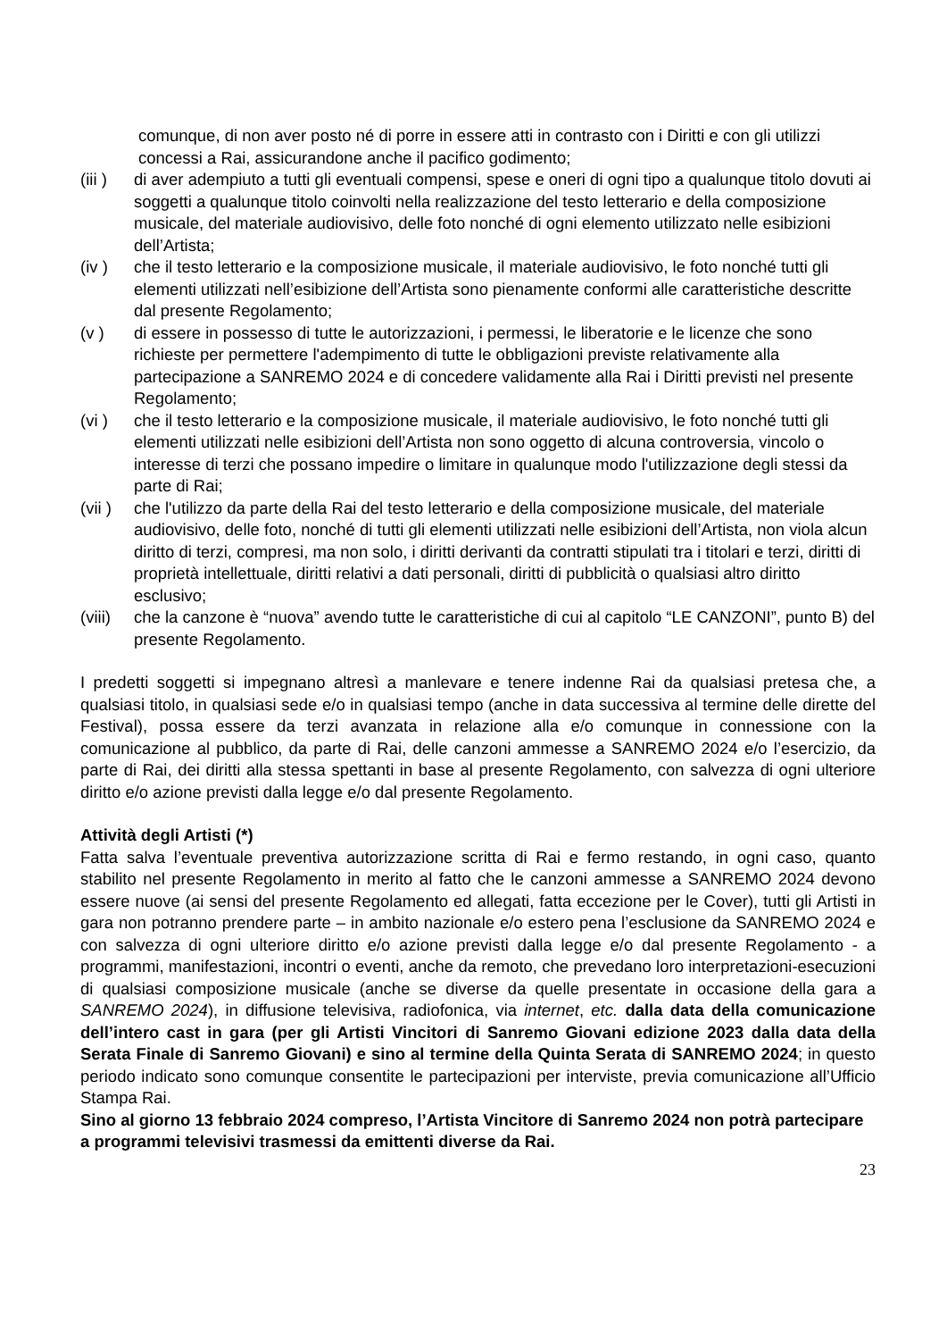comunque, di non aver posto né di porre in essere atti in contrasto con i Diritti e con gli utilizzi concessi a Rai, assicurandone anche il pacifico godimento;
(iii ) di aver adempiuto a tutti gli eventuali compensi, spese e oneri di ogni tipo a qualunque titolo dovuti ai soggetti a qualunque titolo coinvolti nella realizzazione del testo letterario e della composizione musicale, del materiale audiovisivo, delle foto nonché di ogni elemento utilizzato nelle esibizioni dell’Artista;
(iv ) che il testo letterario e la composizione musicale, il materiale audiovisivo, le foto nonché tutti gli elementi utilizzati nell’esibizione dell’Artista sono pienamente conformi alle caratteristiche descritte dal presente Regolamento;
(v ) di essere in possesso di tutte le autorizzazioni, i permessi, le liberatorie e le licenze che sono richieste per permettere l'adempimento di tutte le obbligazioni previste relativamente alla partecipazione a SANREMO 2024 e di concedere validamente alla Rai i Diritti previsti nel presente Regolamento;
(vi ) che il testo letterario e la composizione musicale, il materiale audiovisivo, le foto nonché tutti gli elementi utilizzati nelle esibizioni dell’Artista non sono oggetto di alcuna controversia, vincolo o interesse di terzi che possano impedire o limitare in qualunque modo l'utilizzazione degli stessi da parte di Rai;
(vii ) che l'utilizzo da parte della Rai del testo letterario e della composizione musicale, del materiale audiovisivo, delle foto, nonché di tutti gli elementi utilizzati nelle esibizioni dell’Artista, non viola alcun diritto di terzi, compresi, ma non solo, i diritti derivanti da contratti stipulati tra i titolari e terzi, diritti di proprietà intellettuale, diritti relativi a dati personali, diritti di pubblicità o qualsiasi altro diritto esclusivo;
(viii) che la canzone è “nuova” avendo tutte le caratteristiche di cui al capitolo “LE CANZONI”, punto B) del presente Regolamento.
I predetti soggetti si impegnano altresì a manlevare e tenere indenne Rai da qualsiasi pretesa che, a qualsiasi titolo, in qualsiasi sede e/o in qualsiasi tempo (anche in data successiva al termine delle dirette del Festival), possa essere da terzi avanzata in relazione alla e/o comunque in connessione con la comunicazione al pubblico, da parte di Rai, delle canzoni ammesse a SANREMO 2024 e/o l’esercizio, da parte di Rai, dei diritti alla stessa spettanti in base al presente Regolamento, con salvezza di ogni ulteriore diritto e/o azione previsti dalla legge e/o dal presente Regolamento.
Attività degli Artisti (*)
Fatta salva l’eventuale preventiva autorizzazione scritta di Rai e fermo restando, in ogni caso, quanto stabilito nel presente Regolamento in merito al fatto che le canzoni ammesse a SANREMO 2024 devono essere nuove (ai sensi del presente Regolamento ed allegati, fatta eccezione per le Cover), tutti gli Artisti in gara non potranno prendere parte – in ambito nazionale e/o estero pena l’esclusione da SANREMO 2024 e con salvezza di ogni ulteriore diritto e/o azione previsti dalla legge e/o dal presente Regolamento - a programmi, manifestazioni, incontri o eventi, anche da remoto, che prevedano loro interpretazioni-esecuzioni di qualsiasi composizione musicale (anche se diverse da quelle presentate in occasione della gara a SANREMO 2024), in diffusione televisiva, radiofonica, via internet, etc. dalla data della comunicazione dell’intero cast in gara (per gli Artisti Vincitori di Sanremo Giovani edizione 2023 dalla data della Serata Finale di Sanremo Giovani) e sino al termine della Quinta Serata di SANREMO 2024; in questo periodo indicato sono comunque consentite le partecipazioni per interviste, previa comunicazione all’Ufficio Stampa Rai.
Sino al giorno 13 febbraio 2024 compreso, l’Artista Vincitore di Sanremo 2024 non potrà partecipare a programmi televisivi trasmessi da emittenti diverse da Rai.
23